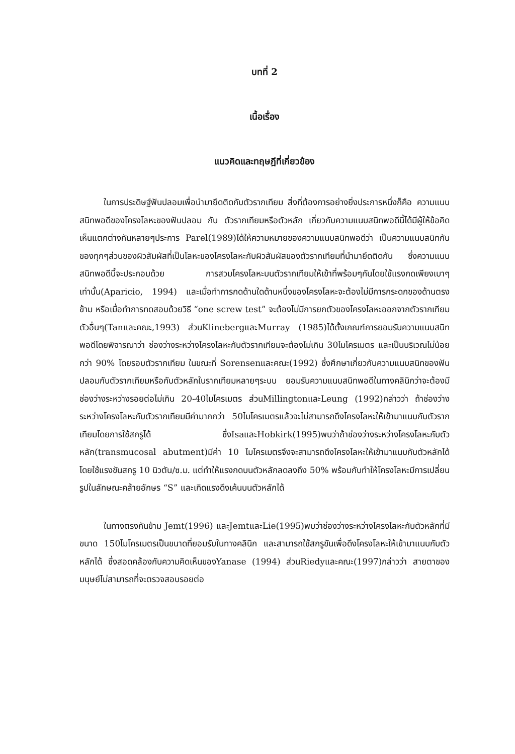บทที่ 2
เนื้อเรื่อง
แนวคิดและทฤษฎีที่เกี่ยวข้อง
ในการประดิษฐ์ฟันปลอมเพื่อนำมายึดติดกับตัวรากเทียม สิ่งที่ต้องการอย่างยิ่งประการหนึ่งก็คือ ความแนบสนิทพอดีของโครงโลหะของฟันปลอม กับ ตัวรากเทียมหรือตัวหลัก เกี่ยวกับความแนบสนิทพอดีนี้ได้มีผู้ให้ข้อคิดเห็นแตกต่างกันหลายๆประการ Parel(1989)ได้ให้ความหมายของความแนบสนิทพอดีว่า เป็นความแนบสนิทกันของทุกๆส่วนของผิวสัมผัสที่เป็นโลหะของโครงโลหะกับผิวสัมผัสของตัวรากเทียมที่นำมายึดติดกัน ซึ่งความแนบสนิทพอดีนี้จะประกอบด้วย การสวมโครงโลหะบนตัวรากเทียมให้เข้าที่พร้อมๆกันโดยใช้แรงกดเพียงเบาๆเท่านั้น(Aparicio, 1994) และเมื่อทำการกดด้านใดด้านหนึ่งของโครงโลหะจะต้องไม่มีการกระดกของด้านตรงข้าม หรือเมื่อทำการทดสอบด้วยวิธี “one screw test” จะต้องไม่มีการยกตัวของโครงโลหะออกจากตัวรากเทียมตัวอื่นๆ(Tanและคณะ,1993) ส่วนKlinebergและMurray (1985)ได้ตั้งเกณฑ์การยอมรับความแนบสนิทพอดีโดยพิจารณาว่า ช่องว่างระหว่างโครงโลหะกับตัวรากเทียมจะต้องไม่เกิน 30ไมโครเมตร และเป็นบริเวณไม่น้อยกว่า 90% โดยรอบตัวรากเทียม ในขณะที่ Sorensenและคณะ(1992) ซึ่งศึกษาเกี่ยวกับความแนบสนิทของฟันปลอมกับตัวรากเทียมหรือกับตัวหลักในรากเทียมหลายๆระบบ ยอมรับความแนบสนิทพอดีในทางคลินิกว่าจะต้องมีช่องว่างระหว่างรอยต่อไม่เกิน 20-40ไมโครเมตร ส่วนMillingtonและLeung (1992)กล่าวว่า ถ้าช่องว่างระหว่างโครงโลหะกับตัวรากเทียมมีค่ามากกว่า 50ไมโครเมตรแล้วจะไม่สามารถดึงโครงโลหะให้เข้ามาแนบกับตัวรากเทียมโดยการใช้สกรูได้ ซึ่งIsaและHobkirk(1995)พบว่าถ้าช่องว่างระหว่างโครงโลหะกับตัวหลัก(transmucosal abutment)มีค่า 10 ไมโครเมตรจึงจะสามารถดึงโครงโลหะให้เข้ามาแนบกับตัวหลักได้ โดยใช้แรงขันสกรู 10 นิวตัน/ซ.ม. แต่ทำให้แรงกดบนตัวหลักลดลงถึง 50% พร้อมกับทำให้โครงโลหะมีการเปลี่ยนรูปในลักษณะคล้ายอักษร “S” และเกิดแรงดึงเค้นบนตัวหลักได้
ในทางตรงกันข้าม Jemt(1996) และJemtและLie(1995)พบว่าช่องว่างระหว่างโครงโลหะกับตัวหลักที่มีขนาด 150ไมโครเมตรเป็นขนาดที่ยอมรับในทางคลินิก และสามารถใช้สกรูขันเพื่อดึงโครงโลหะให้เข้ามาแนบกับตัวหลักได้ ซึ่งสอดคล้องกับความคิดเห็นของYanase (1994) ส่วนRiedyและคณะ(1997)กล่าวว่า สายตาของมนุษย์ไม่สามารถที่จะตรวจสอบรอยต่อ